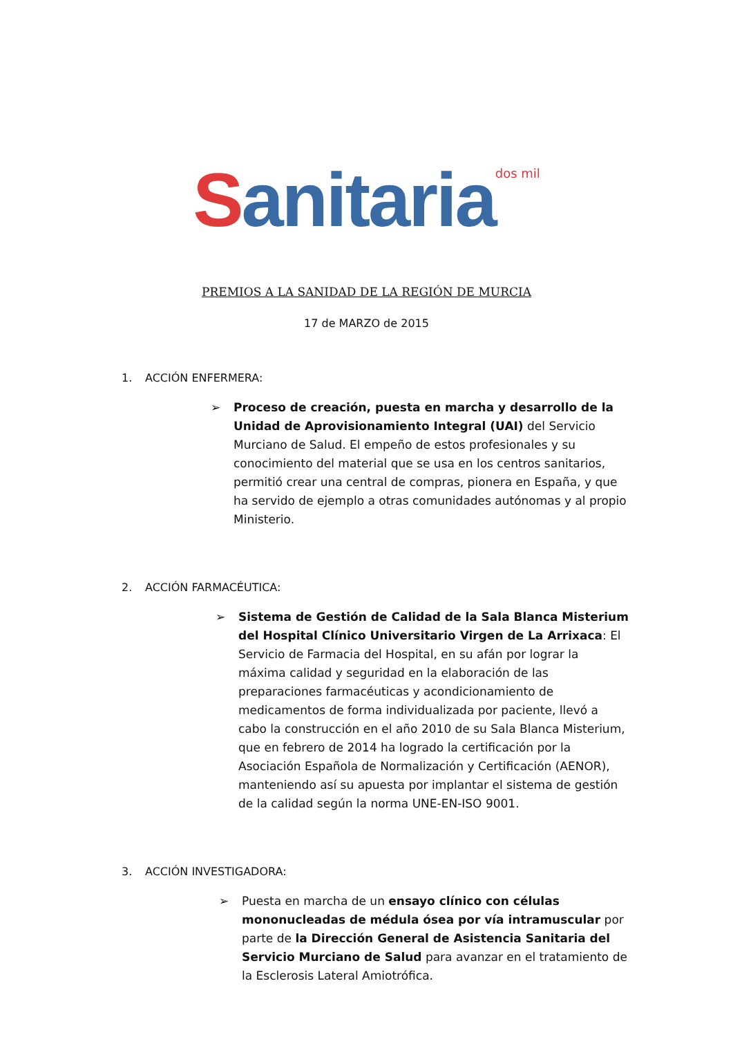Sanitaria<sup>dos mil</sup>
PREMIOS A LA SANIDAD DE LA REGIÓN DE MURCIA
17 de MARZO de 2015
1. ACCIÓN ENFERMERA:
➢ Proceso de creación, puesta en marcha y desarrollo de la Unidad de Aprovisionamiento Integral (UAI) del Servicio Murciano de Salud. El empeño de estos profesionales y su conocimiento del material que se usa en los centros sanitarios, permitió crear una central de compras, pionera en España, y que ha servido de ejemplo a otras comunidades autónomas y al propio Ministerio.
2. ACCIÓN FARMACÉUTICA:
➢ Sistema de Gestión de Calidad de la Sala Blanca Misterium del Hospital Clínico Universitario Virgen de La Arrixaca: El Servicio de Farmacia del Hospital, en su afán por lograr la máxima calidad y seguridad en la elaboración de las preparaciones farmacéuticas y acondicionamiento de medicamentos de forma individualizada por paciente, llevó a cabo la construcción en el año 2010 de su Sala Blanca Misterium, que en febrero de 2014 ha logrado la certificación por la Asociación Española de Normalización y Certificación (AENOR), manteniendo así su apuesta por implantar el sistema de gestión de la calidad según la norma UNE-EN-ISO 9001.
3. ACCIÓN INVESTIGADORA:
➢ Puesta en marcha de un ensayo clínico con células mononucleadas de médula ósea por vía intramuscular por parte de la Dirección General de Asistencia Sanitaria del Servicio Murciano de Salud para avanzar en el tratamiento de la Esclerosis Lateral Amiotrófica.